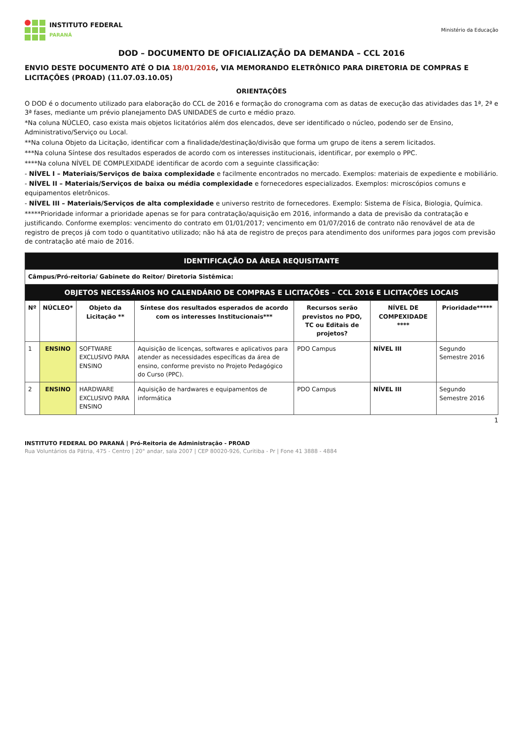INSTITUTO FEDERAL
PARANÁ
Ministério da Educação
DOD – DOCUMENTO DE OFICIALIZAÇÃO DA DEMANDA – CCL 2016
ENVIO DESTE DOCUMENTO ATÉ O DIA 18/01/2016, VIA MEMORANDO ELETRÔNICO PARA DIRETORIA DE COMPRAS E LICITAÇÕES (PROAD) (11.07.03.10.05)
ORIENTAÇÕES
O DOD é o documento utilizado para elaboração do CCL de 2016 e formação do cronograma com as datas de execução das atividades das 1ª, 2ª e 3ª fases, mediante um prévio planejamento DAS UNIDADES de curto e médio prazo.
*Na coluna NÚCLEO, caso exista mais objetos licitatórios além dos elencados, deve ser identificado o núcleo, podendo ser de Ensino, Administrativo/Serviço ou Local.
**Na coluna Objeto da Licitação, identificar com a finalidade/destinação/divisão que forma um grupo de itens a serem licitados.
***Na coluna Síntese dos resultados esperados de acordo com os interesses institucionais, identificar, por exemplo o PPC.
****Na coluna NÍVEL DE COMPLEXIDADE identificar de acordo com a seguinte classificação:
- NÍVEL I – Materiais/Serviços de baixa complexidade e facilmente encontrados no mercado. Exemplos: materiais de expediente e mobiliário.
- NÍVEL II – Materiais/Serviços de baixa ou média complexidade e fornecedores especializados. Exemplos: microscópios comuns e equipamentos eletrônicos.
- NÍVEL III – Materiais/Serviços de alta complexidade e universo restrito de fornecedores. Exemplo: Sistema de Física, Biologia, Química.
*****Prioridade informar a prioridade apenas se for para contratação/aquisição em 2016, informando a data de previsão da contratação e justificando. Conforme exemplos: vencimento do contrato em 01/01/2017; vencimento em 01/07/2016 de contrato não renovável de ata de registro de preços já com todo o quantitativo utilizado; não há ata de registro de preços para atendimento dos uniformes para jogos com previsão de contratação até maio de 2016.
| IDENTIFICAÇÃO DA ÁREA REQUISITANTE | | | | | | |
| Câmpus/Pró-reitoria/ Gabinete do Reitor/ Diretoria Sistêmica: | | | | | | |
| OBJETOS NECESSÁRIOS NO CALENDÁRIO DE COMPRAS E LICITAÇÕES – CCL 2016 E LICITAÇÕES LOCAIS | | | | | | |
| Nº | NÚCLEO* | Objeto da Licitação ** | Síntese dos resultados esperados de acordo com os interesses Institucionais*** | Recursos serão previstos no PDO, TC ou Editais de projetos? | NÍVEL DE COMPEXIDADE **** | Prioridade***** |
| 1 | ENSINO | SOFTWARE EXCLUSIVO PARA ENSINO | Aquisição de licenças, softwares e aplicativos para atender as necessidades específicas da área de ensino, conforme previsto no Projeto Pedagógico do Curso (PPC). | PDO Campus | NÍVEL III | Segundo Semestre 2016 |
| 2 | ENSINO | HARDWARE EXCLUSIVO PARA ENSINO | Aquisição de hardwares e equipamentos de informática | PDO Campus | NÍVEL III | Segundo Semestre 2016 |
1
INSTITUTO FEDERAL DO PARANÁ | Pró-Reitoria de Administração - PROAD
Rua Voluntários da Pátria, 475 - Centro | 20° andar, sala 2007 | CEP 80020-926, Curitiba - Pr | Fone 41 3888 - 4884